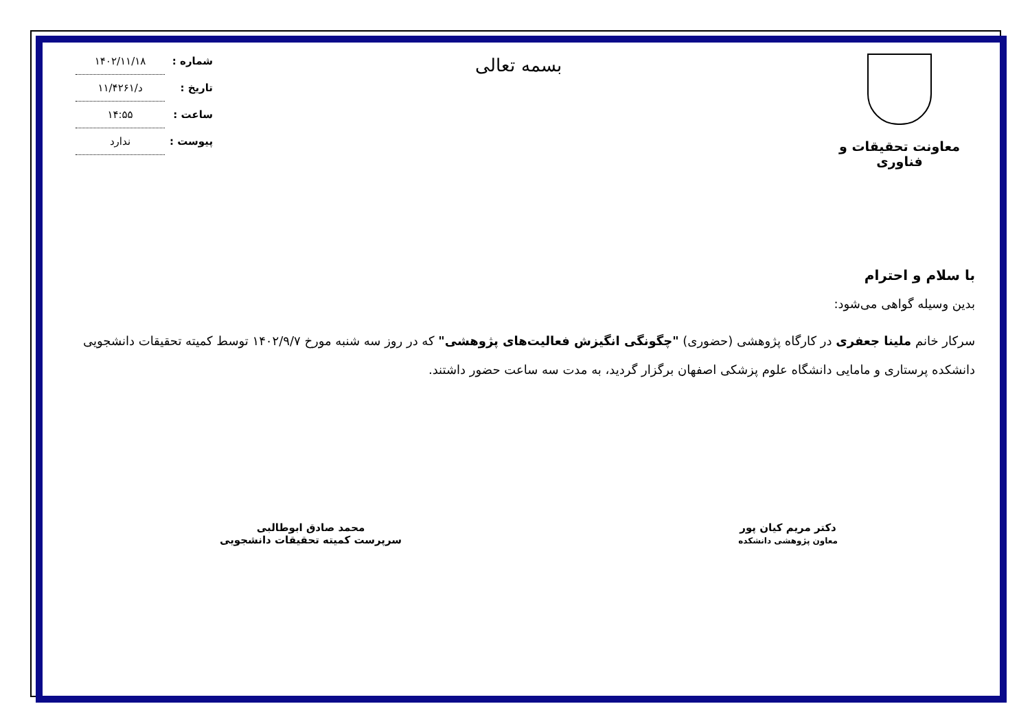معاونت تحقیقات و فناوری
بسمه تعالی
شماره : ۱۴۰۲/۱۱/۱۸
تاریخ : د/۱۱/۴۲۶۱
ساعت : ۱۴:۵۵
پیوست : ندارد
با سلام و احترام
بدین وسیله گواهی می‌شود:
سرکار خانم ملینا جعفری در کارگاه پژوهشی (حضوری) "چگونگی انگیزش فعالیت‌های پژوهشی" که در روز سه شنبه مورخ ۱۴۰۲/۹/۷ توسط کمیته تحقیقات دانشجویی دانشکده پرستاری و مامایی دانشگاه علوم پزشکی اصفهان برگزار گردید، به مدت سه ساعت حضور داشتند.
دکتر مریم کیان پور
معاون پژوهشی دانشکده
محمد صادق ابوطالبی
سرپرست کمیته تحقیقات دانشجویی